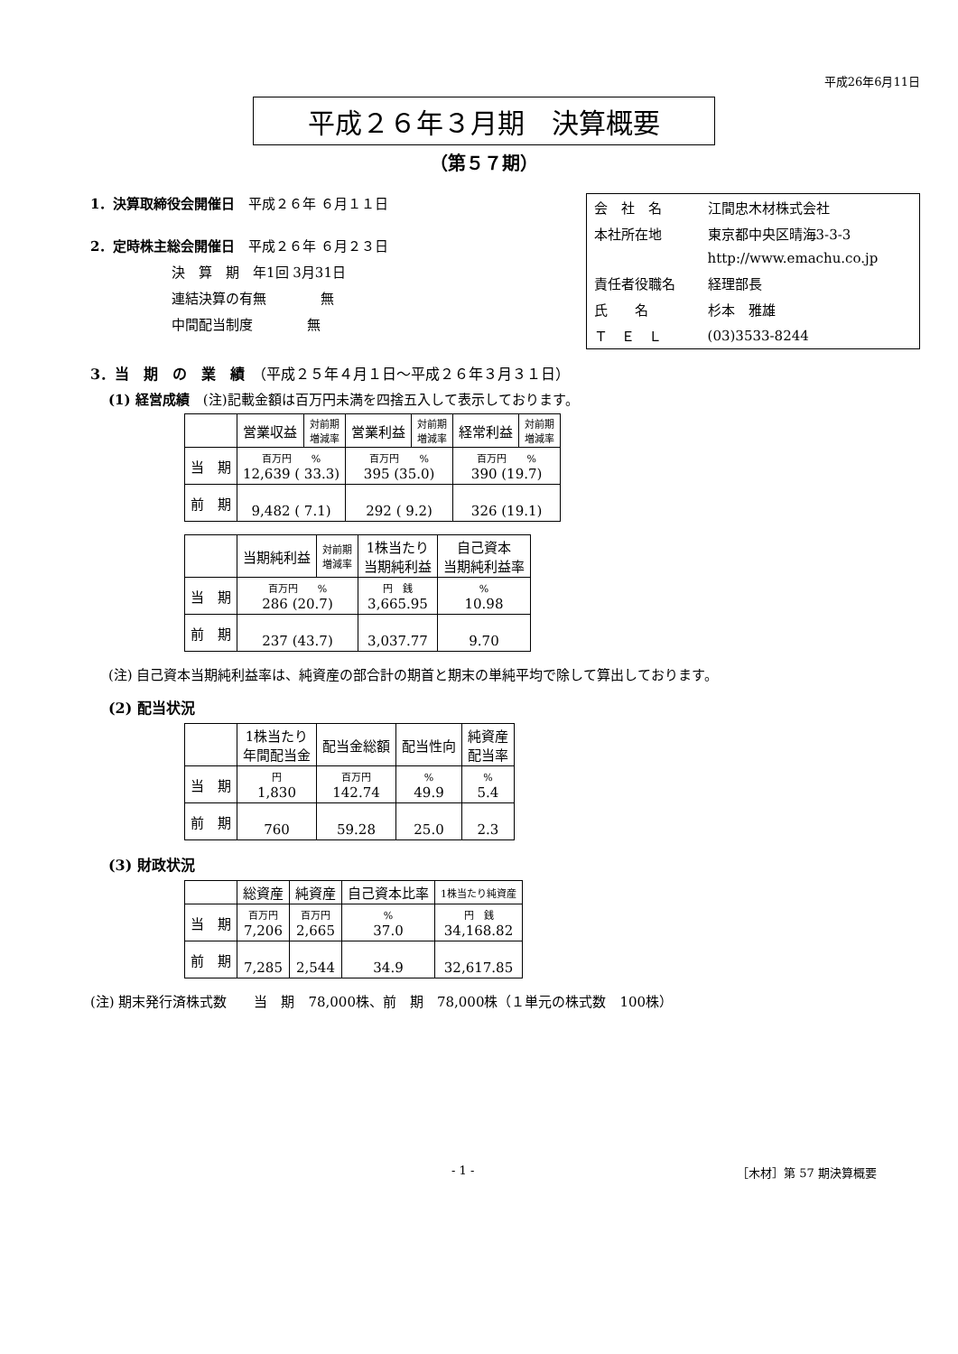平成26年6月11日
平成２６年３月期　決算概要
（第５７期）
1．決算取締役会開催日　平成２６年 ６月１１日
2．定時株主総会開催日　平成２６年 ６月２３日
決　算　期　年1回 3月31日
連結決算の有無　　　　無
中間配当制度　　　　無
| 会 社 名 | 江間忠木材株式会社 |
| 本社所在地 | 東京都中央区晴海3-3-3 |
| | http://www.emachu.co.jp |
| 責任者役職名 | 経理部長 |
| 氏 名 | 杉本 雅雄 |
| Ｔ Ｅ Ｌ | (03)3533-8244 |
3．当　期　の　業　績　（平成２５年４月１日～平成２６年３月３１日）
(1) 経営成績　(注)記載金額は百万円未満を四捨五入して表示しております。
| | 営業収益 | 対前期 増減率 | 営業利益 | 対前期 増減率 | 経常利益 | 対前期 増減率 |
| --- | --- | --- | --- | --- | --- | --- |
| 当 期 | 百万円 % 12,639 ( 33.3) | | 百万円 % 395 (35.0) | | 百万円 % 390 (19.7) | |
| 前 期 | 9,482 ( 7.1) | | 292 ( 9.2) | | 326 (19.1) | |
| | 当期純利益 | 対前期 増減率 | 1株当たり 当期純利益 | 自己資本 当期純利益率 |
| --- | --- | --- | --- | --- |
| 当 期 | 百万円 % 286 (20.7) | | 円 銭 3,665.95 | % 10.98 |
| 前 期 | 237 (43.7) | | 3,037.77 | 9.70 |
(注) 自己資本当期純利益率は、純資産の部合計の期首と期末の単純平均で除して算出しております。
(2) 配当状況
| | 1株当たり 年間配当金 | 配当金総額 | 配当性向 | 純資産 配当率 |
| --- | --- | --- | --- | --- |
| 当 期 | 円 1,830 | 百万円 142.74 | % 49.9 | % 5.4 |
| 前 期 | 760 | 59.28 | 25.0 | 2.3 |
(3) 財政状況
| | 総資産 | 純資産 | 自己資本比率 | 1株当たり純資産 |
| --- | --- | --- | --- | --- |
| 当 期 | 百万円 7,206 | 百万円 2,665 | % 37.0 | 円 銭 34,168.82 |
| 前 期 | 7,285 | 2,544 | 34.9 | 32,617.85 |
(注) 期末発行済株式数　　当　期　78,000株、前　期　78,000株（１単元の株式数　100株）
- 1 - ［木材］第 57 期決算概要